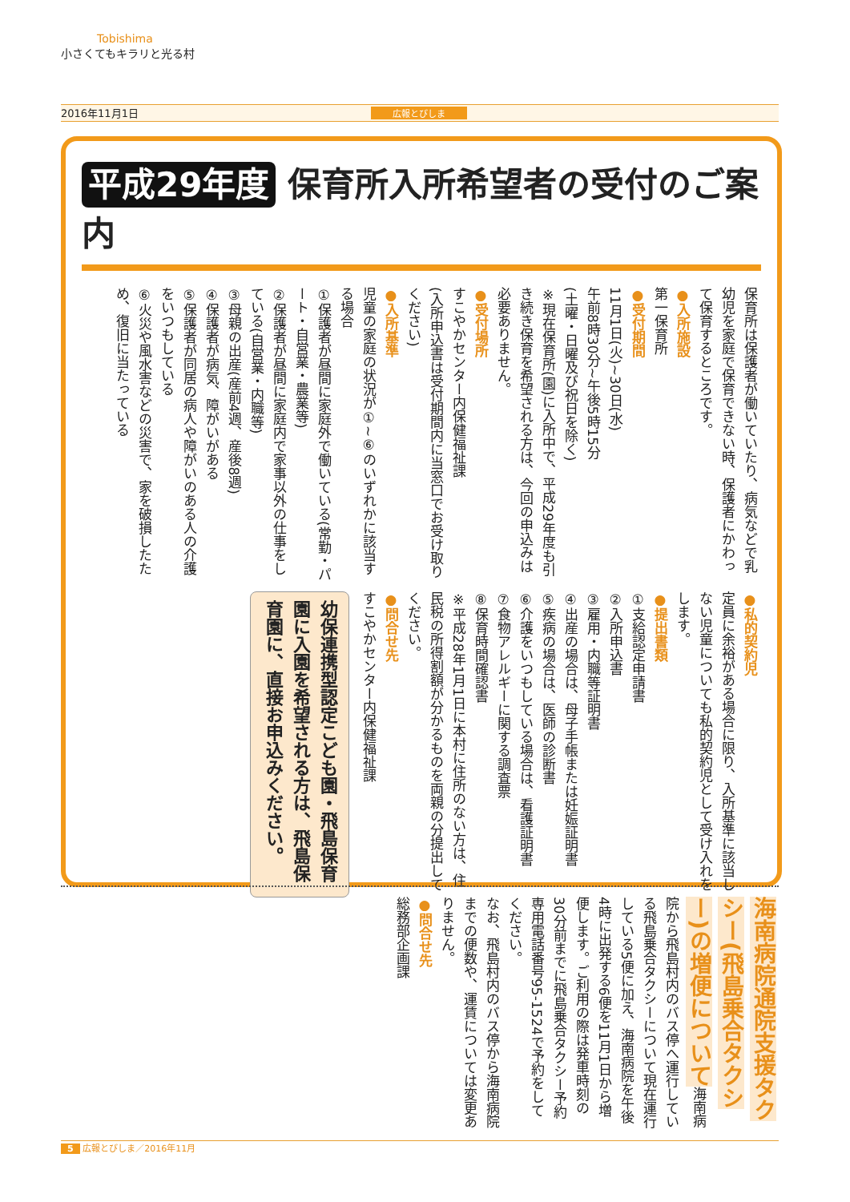Tobishima
小さくてもキラリと光る村
2016年11月1日 広報とびしま
平成29年度 保育所入所希望者の受付のご案内
保育所は保護者が働いていたり、病気などで乳幼児を家庭で保育できない時、保護者にかわって保育するところです。
●入所施設
第一保育所
●受付期間
11月1日(火)~30日(水)
午前8時30分~午後5時15分
(土曜・日曜及び祝日を除く)
※現在保育所(園)に入所中で、平成29年度も引き続き保育を希望される方は、今回の申込みは必要ありません。
●受付場所
すこやかセンター内保健福祉課
(入所申込書は受付期間内に当窓口でお受け取りください)
●入所基準
児童の家庭の状況が①~⑥のいずれかに該当する場合
①保護者が昼間に家庭外で働いている(常勤・パート・自営業・農業等)
②保護者が昼間に家庭内で家事以外の仕事をしている(自営業・内職等)
③母親の出産(産前4週、産後8週)
④保護者が病気、障がいがある
⑤保護者が同居の病人や障がいのある人の介護をいつもしている
⑥火災や風水害などの災害で、家を破損したため、復旧に当たっている
●私的契約児
定員に余裕がある場合に限り、入所基準に該当しない児童についても私的契約児として受け入れをします。
●提出書類
①支給認定申請書
②入所申込書
③雇用・内職等証明書
④出産の場合は、母子手帳または妊娠証明書
⑤疾病の場合は、医師の診断書
⑥介護をいつもしている場合は、看護証明書
⑦食物アレルギーに関する調査票
⑧保育時間確認書
※平成28年1月1日に本村に住所のない方は、住民税の所得割額が分かるものを両親の分提出してください。
●問合せ先
すこやかセンター内保健福祉課
幼保連携型認定こども園・飛島保育園に入園を希望される方は、飛島保育園に、直接お申込みください。
海南病院通院支援タクシー(飛島乗合タクシー)の増便について海南病院から飛島村内のバス停へ運行している飛島乗合タクシーについて現在運行している5便に加え、海南病院を午後4時に出発する6便を11月1日から増便します。ご利用の際は発車時刻の30分前までに飛島乗合タクシー予約専用電話番号95-1524で予約をしてください。
なお、飛島村内のバス停から海南病院までの便数や、運賃については変更ありません。
●問合せ先
総務部企画課
5 広報とびしま／2016年11月